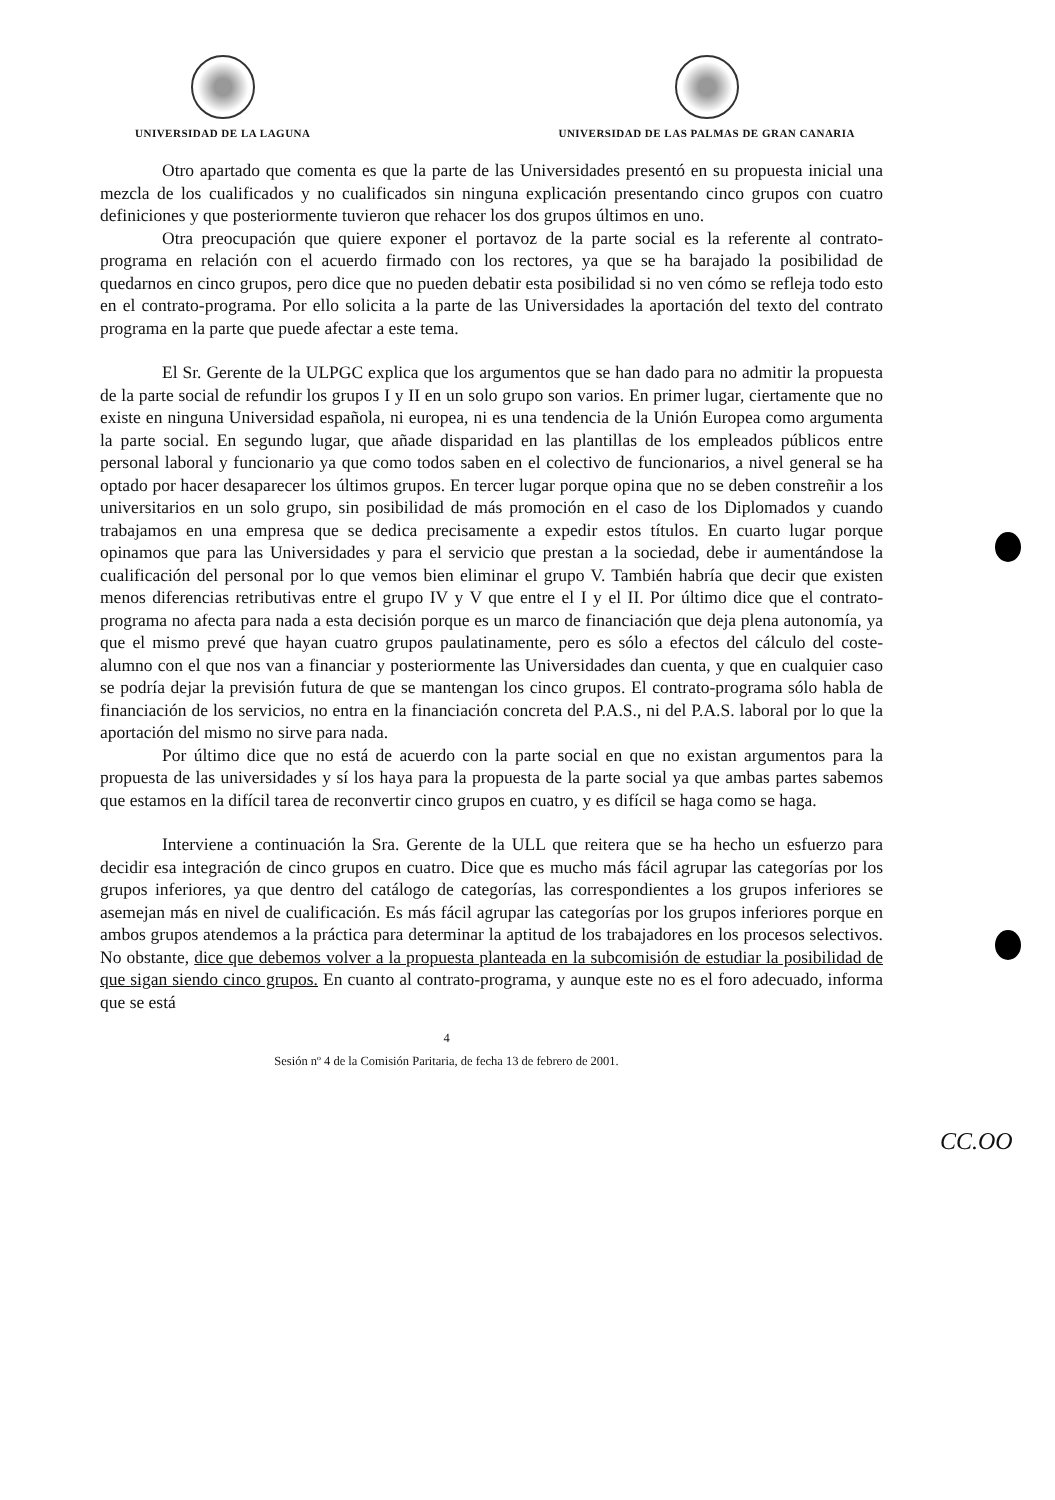UNIVERSIDAD DE LA LAGUNA UNIVERSIDAD DE LAS PALMAS DE GRAN CANARIA
Otro apartado que comenta es que la parte de las Universidades presentó en su propuesta inicial una mezcla de los cualificados y no cualificados sin ninguna explicación presentando cinco grupos con cuatro definiciones y que posteriormente tuvieron que rehacer los dos grupos últimos en uno.
Otra preocupación que quiere exponer el portavoz de la parte social es la referente al contrato-programa en relación con el acuerdo firmado con los rectores, ya que se ha barajado la posibilidad de quedarnos en cinco grupos, pero dice que no pueden debatir esta posibilidad si no ven cómo se refleja todo esto en el contrato-programa. Por ello solicita a la parte de las Universidades la aportación del texto del contrato programa en la parte que puede afectar a este tema.
El Sr. Gerente de la ULPGC explica que los argumentos que se han dado para no admitir la propuesta de la parte social de refundir los grupos I y II en un solo grupo son varios. En primer lugar, ciertamente que no existe en ninguna Universidad española, ni europea, ni es una tendencia de la Unión Europea como argumenta la parte social. En segundo lugar, que añade disparidad en las plantillas de los empleados públicos entre personal laboral y funcionario ya que como todos saben en el colectivo de funcionarios, a nivel general se ha optado por hacer desaparecer los últimos grupos. En tercer lugar porque opina que no se deben constreñir a los universitarios en un solo grupo, sin posibilidad de más promoción en el caso de los Diplomados y cuando trabajamos en una empresa que se dedica precisamente a expedir estos títulos. En cuarto lugar porque opinamos que para las Universidades y para el servicio que prestan a la sociedad, debe ir aumentándose la cualificación del personal por lo que vemos bien eliminar el grupo V. También habría que decir que existen menos diferencias retributivas entre el grupo IV y V que entre el I y el II. Por último dice que el contrato-programa no afecta para nada a esta decisión porque es un marco de financiación que deja plena autonomía, ya que el mismo prevé que hayan cuatro grupos paulatinamente, pero es sólo a efectos del cálculo del coste-alumno con el que nos van a financiar y posteriormente las Universidades dan cuenta, y que en cualquier caso se podría dejar la previsión futura de que se mantengan los cinco grupos. El contrato-programa sólo habla de financiación de los servicios, no entra en la financiación concreta del P.A.S., ni del P.A.S. laboral por lo que la aportación del mismo no sirve para nada.
Por último dice que no está de acuerdo con la parte social en que no existan argumentos para la propuesta de las universidades y sí los haya para la propuesta de la parte social ya que ambas partes sabemos que estamos en la difícil tarea de reconvertir cinco grupos en cuatro, y es difícil se haga como se haga.
Interviene a continuación la Sra. Gerente de la ULL que reitera que se ha hecho un esfuerzo para decidir esa integración de cinco grupos en cuatro. Dice que es mucho más fácil agrupar las categorías por los grupos inferiores, ya que dentro del catálogo de categorías, las correspondientes a los grupos inferiores se asemejan más en nivel de cualificación. Es más fácil agrupar las categorías por los grupos inferiores porque en ambos grupos atendemos a la práctica para determinar la aptitud de los trabajadores en los procesos selectivos. No obstante, dice que debemos volver a la propuesta planteada en la subcomisión de estudiar la posibilidad de que sigan siendo cinco grupos. En cuanto al contrato-programa, y aunque este no es el foro adecuado, informa que se está
4
Sesión nº 4 de la Comisión Paritaria, de fecha 13 de febrero de 2001.
CC.OO